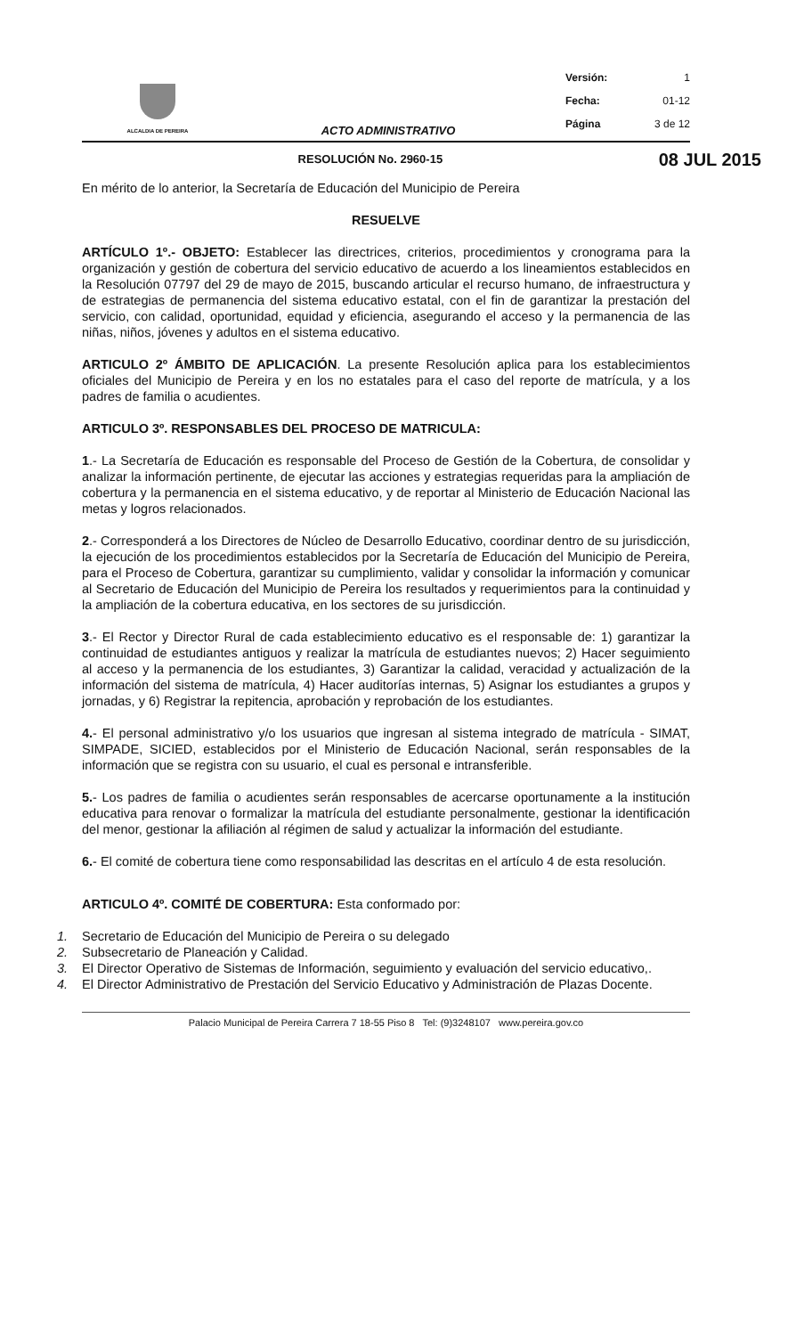ALCALDIA DE PEREIRA
ACTO ADMINISTRATIVO
Versión: 1
Fecha: 01-12
Página 3 de 12
RESOLUCIÓN No. 2960-15 08 JUL 2015
En mérito de lo anterior, la Secretaría de Educación del Municipio de Pereira
RESUELVE
ARTÍCULO 1º.- OBJETO: Establecer las directrices, criterios, procedimientos y cronograma para la organización y gestión de cobertura del servicio educativo de acuerdo a los lineamientos establecidos en la Resolución 07797 del 29 de mayo de 2015, buscando articular el recurso humano, de infraestructura y de estrategias de permanencia del sistema educativo estatal, con el fin de garantizar la prestación del servicio, con calidad, oportunidad, equidad y eficiencia, asegurando el acceso y la permanencia de las niñas, niños, jóvenes y adultos en el sistema educativo.
ARTICULO 2º ÁMBITO DE APLICACIÓN. La presente Resolución aplica para los establecimientos oficiales del Municipio de Pereira y en los no estatales para el caso del reporte de matrícula, y a los padres de familia o acudientes.
ARTICULO 3º. RESPONSABLES DEL PROCESO DE MATRICULA:
1.- La Secretaría de Educación es responsable del Proceso de Gestión de la Cobertura, de consolidar y analizar la información pertinente, de ejecutar las acciones y estrategias requeridas para la ampliación de cobertura y la permanencia en el sistema educativo, y de reportar al Ministerio de Educación Nacional las metas y logros relacionados.
2.- Corresponderá a los Directores de Núcleo de Desarrollo Educativo, coordinar dentro de su jurisdicción, la ejecución de los procedimientos establecidos por la Secretaría de Educación del Municipio de Pereira, para el Proceso de Cobertura, garantizar su cumplimiento, validar y consolidar la información y comunicar al Secretario de Educación del Municipio de Pereira los resultados y requerimientos para la continuidad y la ampliación de la cobertura educativa, en los sectores de su jurisdicción.
3.- El Rector y Director Rural de cada establecimiento educativo es el responsable de: 1) garantizar la continuidad de estudiantes antiguos y realizar la matrícula de estudiantes nuevos; 2) Hacer seguimiento al acceso y la permanencia de los estudiantes, 3) Garantizar la calidad, veracidad y actualización de la información del sistema de matrícula, 4) Hacer auditorías internas, 5) Asignar los estudiantes a grupos y jornadas, y 6) Registrar la repitencia, aprobación y reprobación de los estudiantes.
4.- El personal administrativo y/o los usuarios que ingresan al sistema integrado de matrícula - SIMAT, SIMPADE, SICIED, establecidos por el Ministerio de Educación Nacional, serán responsables de la información que se registra con su usuario, el cual es personal e intransferible.
5.- Los padres de familia o acudientes serán responsables de acercarse oportunamente a la institución educativa para renovar o formalizar la matrícula del estudiante personalmente, gestionar la identificación del menor, gestionar la afiliación al régimen de salud y actualizar la información del estudiante.
6.- El comité de cobertura tiene como responsabilidad las descritas en el artículo 4 de esta resolución.
ARTICULO 4º. COMITÉ DE COBERTURA: Esta conformado por:
1. Secretario de Educación del Municipio de Pereira o su delegado
2. Subsecretario de Planeación y Calidad.
3. El Director Operativo de Sistemas de Información, seguimiento y evaluación del servicio educativo,.
4. El Director Administrativo de Prestación del Servicio Educativo y Administración de Plazas Docente.
Palacio Municipal de Pereira Carrera 7 18-55 Piso 8 Tel: (9)3248107 www.pereira.gov.co